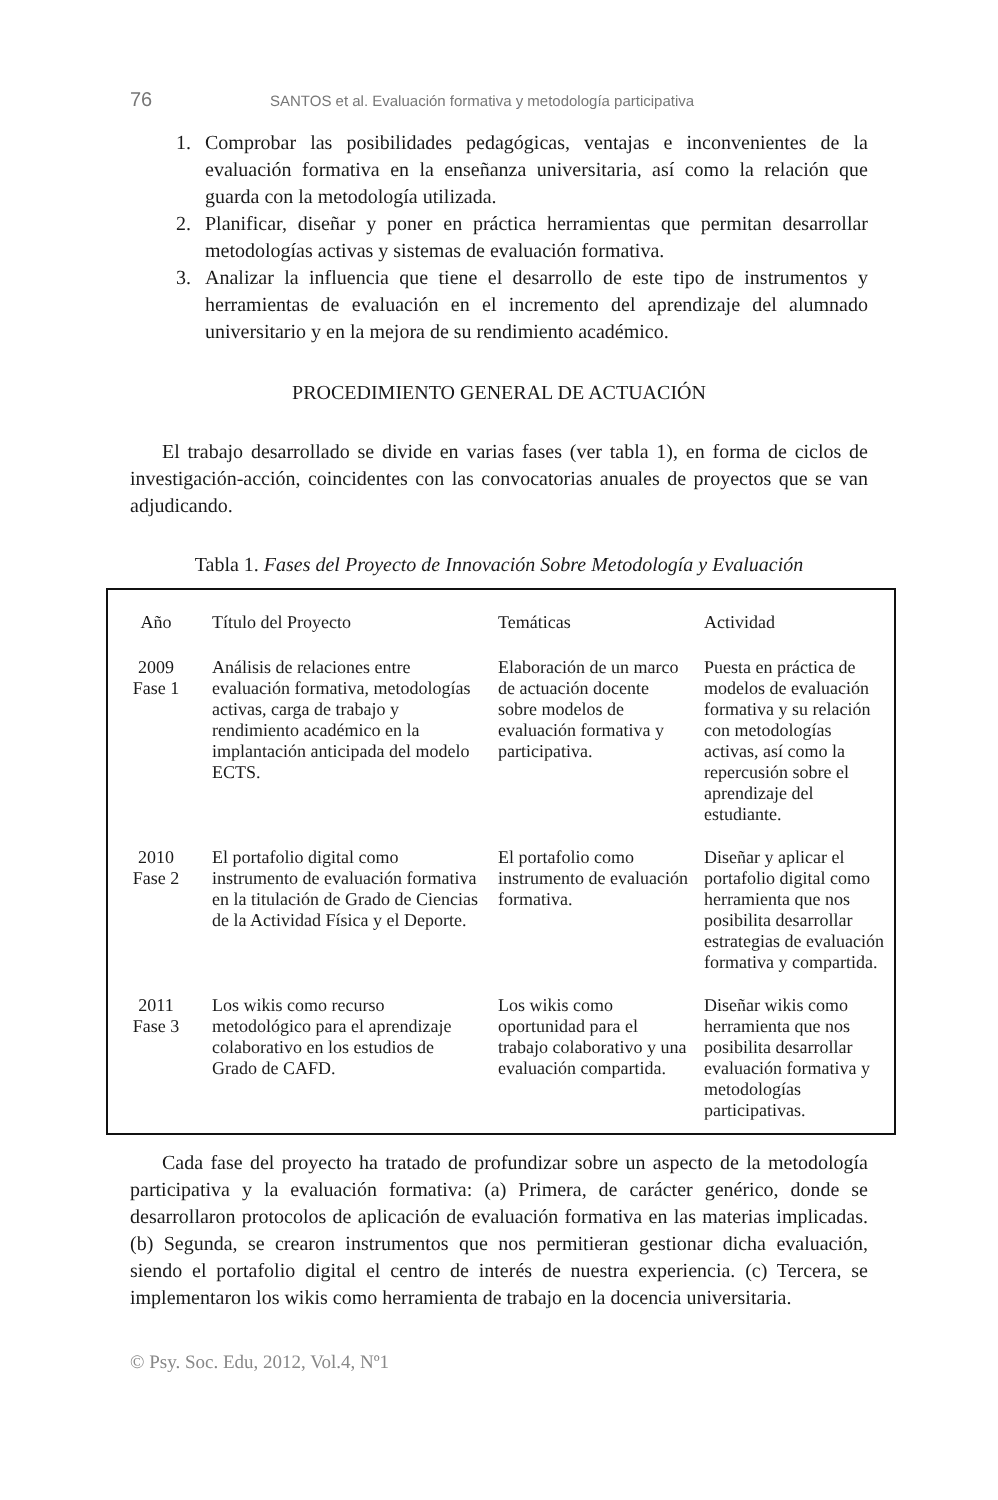76 SANTOS et al. Evaluación formativa y metodología participativa
1. Comprobar las posibilidades pedagógicas, ventajas e inconvenientes de la evaluación formativa en la enseñanza universitaria, así como la relación que guarda con la metodología utilizada.
2. Planificar, diseñar y poner en práctica herramientas que permitan desarrollar metodologías activas y sistemas de evaluación formativa.
3. Analizar la influencia que tiene el desarrollo de este tipo de instrumentos y herramientas de evaluación en el incremento del aprendizaje del alumnado universitario y en la mejora de su rendimiento académico.
PROCEDIMIENTO GENERAL DE ACTUACIÓN
El trabajo desarrollado se divide en varias fases (ver tabla 1), en forma de ciclos de investigación-acción, coincidentes con las convocatorias anuales de proyectos que se van adjudicando.
Tabla 1. Fases del Proyecto de Innovación Sobre Metodología y Evaluación
| Año | Título del Proyecto | Temáticas | Actividad |
| --- | --- | --- | --- |
| 2009 Fase 1 | Análisis de relaciones entre evaluación formativa, metodologías activas, carga de trabajo y rendimiento académico en la implantación anticipada del modelo ECTS. | Elaboración de un marco de actuación docente sobre modelos de evaluación formativa y participativa. | Puesta en práctica de modelos de evaluación formativa y su relación con metodologías activas, así como la repercusión sobre el aprendizaje del estudiante. |
| 2010 Fase 2 | El portafolio digital como instrumento de evaluación formativa en la titulación de Grado de Ciencias de la Actividad Física y el Deporte. | El portafolio como instrumento de evaluación formativa. | Diseñar y aplicar el portafolio digital como herramienta que nos posibilita desarrollar estrategias de evaluación formativa y compartida. |
| 2011 Fase 3 | Los wikis como recurso metodológico para el aprendizaje colaborativo en los estudios de Grado de CAFD. | Los wikis como oportunidad para el trabajo colaborativo y una evaluación compartida. | Diseñar wikis como herramienta que nos posibilita desarrollar evaluación formativa y metodologías participativas. |
Cada fase del proyecto ha tratado de profundizar sobre un aspecto de la metodología participativa y la evaluación formativa: (a) Primera, de carácter genérico, donde se desarrollaron protocolos de aplicación de evaluación formativa en las materias implicadas. (b) Segunda, se crearon instrumentos que nos permitieran gestionar dicha evaluación, siendo el portafolio digital el centro de interés de nuestra experiencia. (c) Tercera, se implementaron los wikis como herramienta de trabajo en la docencia universitaria.
© Psy. Soc. Edu, 2012, Vol.4, Nº1